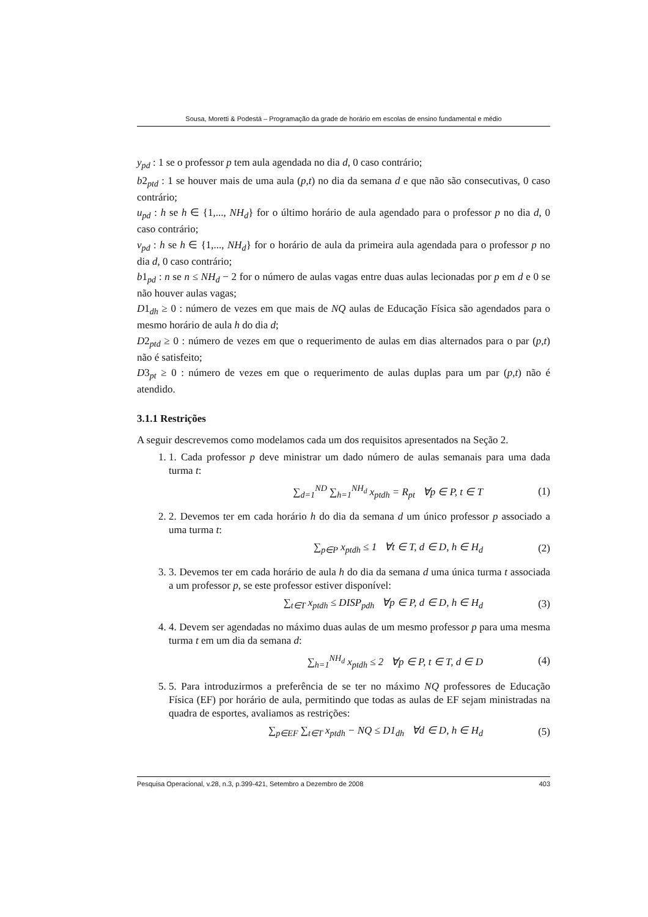Sousa, Moretti & Podestá – Programação da grade de horário em escolas de ensino fundamental e médio
y<sub>pd</sub> : 1 se o professor p tem aula agendada no dia d, 0 caso contrário;
b2<sub>ptd</sub> : 1 se houver mais de uma aula (p,t) no dia da semana d e que não são consecutivas, 0 caso contrário;
u<sub>pd</sub> : h se h ∈ {1,..., NH<sub>d</sub>} for o último horário de aula agendado para o professor p no dia d, 0 caso contrário;
v<sub>pd</sub> : h se h ∈ {1,..., NH<sub>d</sub>} for o horário de aula da primeira aula agendada para o professor p no dia d, 0 caso contrário;
b1<sub>pd</sub> : n se n ≤ NH<sub>d</sub> − 2 for o número de aulas vagas entre duas aulas lecionadas por p em d e 0 se não houver aulas vagas;
D1<sub>dh</sub> ≥ 0 : número de vezes em que mais de NQ aulas de Educação Física são agendados para o mesmo horário de aula h do dia d;
D2<sub>ptd</sub> ≥ 0 : número de vezes em que o requerimento de aulas em dias alternados para o par (p,t) não é satisfeito;
D3<sub>pt</sub> ≥ 0 : número de vezes em que o requerimento de aulas duplas para um par (p,t) não é atendido.
3.1.1 Restrições
A seguir descrevemos como modelamos cada um dos requisitos apresentados na Seção 2.
1. 1. Cada professor p deve ministrar um dado número de aulas semanais para uma dada turma t:
∑<sub>d=1</sub><sup>ND</sup> ∑<sub>h=1</sub><sup>NH<sub>d</sub></sup> x<sub>ptdh</sub> = R<sub>pt</sub> ∀p ∈ P, t ∈ T (1)
2. 2. Devemos ter em cada horário h do dia da semana d um único professor p associado a uma turma t:
∑<sub>p∈P</sub> x<sub>ptdh</sub> ≤ 1 ∀t ∈ T, d ∈ D, h ∈ H<sub>d</sub> (2)
3. 3. Devemos ter em cada horário de aula h do dia da semana d uma única turma t associada a um professor p, se este professor estiver disponível:
∑<sub>t∈T</sub> x<sub>ptdh</sub> ≤ DISP<sub>pdh</sub> ∀p ∈ P, d ∈ D, h ∈ H<sub>d</sub> (3)
4. 4. Devem ser agendadas no máximo duas aulas de um mesmo professor p para uma mesma turma t em um dia da semana d:
∑<sub>h=1</sub><sup>NH<sub>d</sub></sup> x<sub>ptdh</sub> ≤ 2 ∀p ∈ P, t ∈ T, d ∈ D (4)
5. 5. Para introduzirmos a preferência de se ter no máximo NQ professores de Educação Física (EF) por horário de aula, permitindo que todas as aulas de EF sejam ministradas na quadra de esportes, avaliamos as restrições:
∑<sub>p∈EF</sub> ∑<sub>t∈T</sub> x<sub>ptdh</sub> − NQ ≤ D1<sub>dh</sub> ∀d ∈ D, h ∈ H<sub>d</sub> (5)
Pesquisa Operacional, v.28, n.3, p.399-421, Setembro a Dezembro de 2008 403